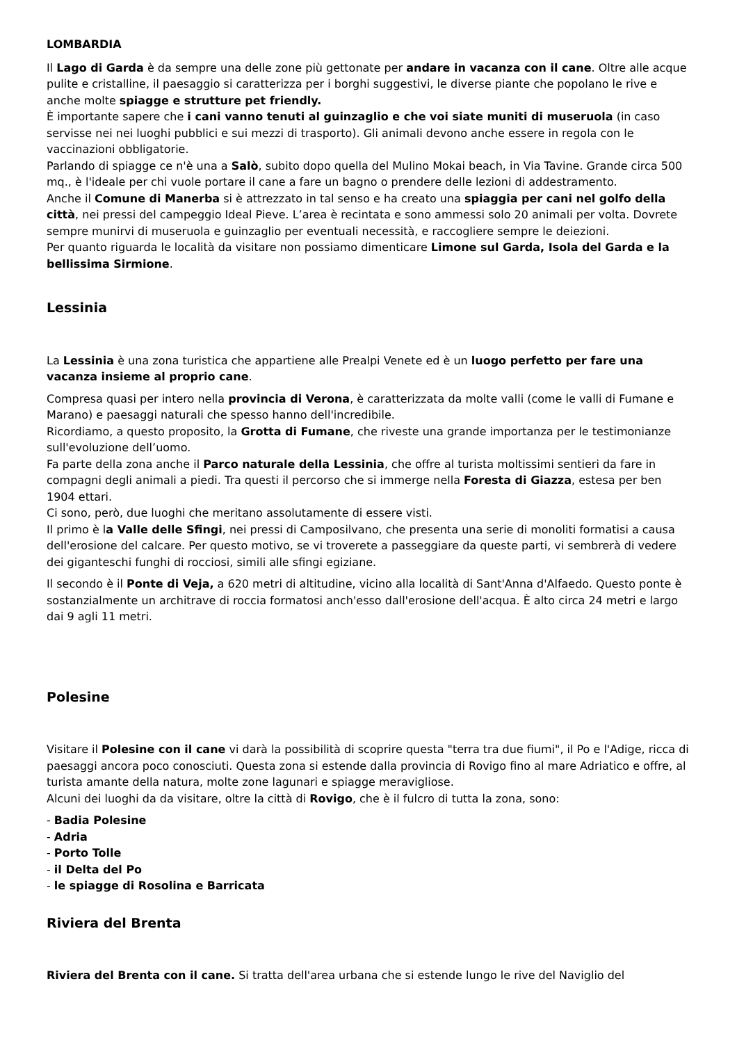LOMBARDIA
Il Lago di Garda è da sempre una delle zone più gettonate per andare in vacanza con il cane. Oltre alle acque pulite e cristalline, il paesaggio si caratterizza per i borghi suggestivi, le diverse piante che popolano le rive e anche molte spiagge e strutture pet friendly.
È importante sapere che i cani vanno tenuti al guinzaglio e che voi siate muniti di museruola (in caso servisse nei nei luoghi pubblici e sui mezzi di trasporto). Gli animali devono anche essere in regola con le vaccinazioni obbligatorie.
Parlando di spiagge ce n'è una a Salò, subito dopo quella del Mulino Mokai beach, in Via Tavine. Grande circa 500 mq., è l'ideale per chi vuole portare il cane a fare un bagno o prendere delle lezioni di addestramento.
Anche il Comune di Manerba si è attrezzato in tal senso e ha creato una spiaggia per cani nel golfo della città, nei pressi del campeggio Ideal Pieve. L’area è recintata e sono ammessi solo 20 animali per volta. Dovrete sempre munirvi di museruola e guinzaglio per eventuali necessità, e raccogliere sempre le deiezioni.
Per quanto riguarda le località da visitare non possiamo dimenticare Limone sul Garda, Isola del Garda e la bellissima Sirmione.
Lessinia
La Lessinia è una zona turistica che appartiene alle Prealpi Venete ed è un luogo perfetto per fare una vacanza insieme al proprio cane.
Compresa quasi per intero nella provincia di Verona, è caratterizzata da molte valli (come le valli di Fumane e Marano) e paesaggi naturali che spesso hanno dell'incredibile.
Ricordiamo, a questo proposito, la Grotta di Fumane, che riveste una grande importanza per le testimonianze sull'evoluzione dell’uomo.
Fa parte della zona anche il Parco naturale della Lessinia, che offre al turista moltissimi sentieri da fare in compagni degli animali a piedi. Tra questi il percorso che si immerge nella Foresta di Giazza, estesa per ben 1904 ettari.
Ci sono, però, due luoghi che meritano assolutamente di essere visti.
Il primo è la Valle delle Sfingi, nei pressi di Camposilvano, che presenta una serie di monoliti formatisi a causa dell'erosione del calcare. Per questo motivo, se vi troverete a passeggiare da queste parti, vi sembrerà di vedere dei giganteschi funghi di rocciosi, simili alle sfingi egiziane.
Il secondo è il Ponte di Veja, a 620 metri di altitudine, vicino alla località di Sant'Anna d'Alfaedo. Questo ponte è sostanzialmente un architrave di roccia formatosi anch'esso dall'erosione dell'acqua. È alto circa 24 metri e largo dai 9 agli 11 metri.
Polesine
Visitare il Polesine con il cane vi darà la possibilità di scoprire questa "terra tra due fiumi", il Po e l'Adige, ricca di paesaggi ancora poco conosciuti. Questa zona si estende dalla provincia di Rovigo fino al mare Adriatico e offre, al turista amante della natura, molte zone lagunari e spiagge meravigliose.
Alcuni dei luoghi da da visitare, oltre la città di Rovigo, che è il fulcro di tutta la zona, sono:
- Badia Polesine
- Adria
- Porto Tolle
- il Delta del Po
- le spiagge di Rosolina e Barricata
Riviera del Brenta
Riviera del Brenta con il cane. Si tratta dell'area urbana che si estende lungo le rive del Naviglio del